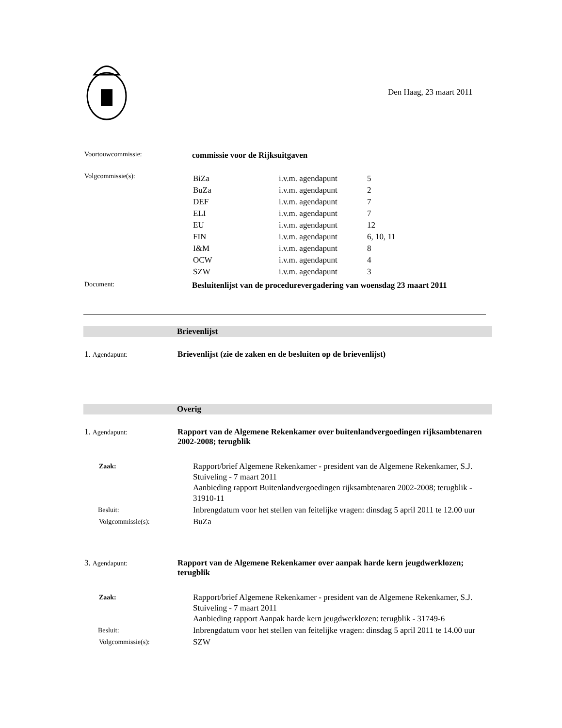Den Haag, 23 maart 2011
Voortouwcommissie:
commissie voor de Rijksuitgaven
Volgcommissie(s):
| BiZa | i.v.m. agendapunt | 5 |
| BuZa | i.v.m. agendapunt | 2 |
| DEF | i.v.m. agendapunt | 7 |
| ELI | i.v.m. agendapunt | 7 |
| EU | i.v.m. agendapunt | 12 |
| FIN | i.v.m. agendapunt | 6, 10, 11 |
| I&M | i.v.m. agendapunt | 8 |
| OCW | i.v.m. agendapunt | 4 |
| SZW | i.v.m. agendapunt | 3 |
Document:
Besluitenlijst van de procedurevergadering van woensdag 23 maart 2011
Brievenlijst
1. Agendapunt:
Brievenlijst (zie de zaken en de besluiten op de brievenlijst)
Overig
1. Agendapunt:
Rapport van de Algemene Rekenkamer over buitenlandvergoedingen rijksambtenaren 2002-2008; terugblik
| Zaak: | Rapport/brief Algemene Rekenkamer - president van de Algemene Rekenkamer, S.J. Stuiveling - 7 maart 2011 Aanbieding rapport Buitenlandvergoedingen rijksambtenaren 2002-2008; terugblik - 31910-11 |
| Besluit: | Inbrengdatum voor het stellen van feitelijke vragen: dinsdag 5 april 2011 te 12.00 uur |
| Volgcommissie(s): | BuZa |
3. Agendapunt:
Rapport van de Algemene Rekenkamer over aanpak harde kern jeugdwerklozen; terugblik
| Zaak: | Rapport/brief Algemene Rekenkamer - president van de Algemene Rekenkamer, S.J. Stuiveling - 7 maart 2011 Aanbieding rapport Aanpak harde kern jeugdwerklozen: terugblik - 31749-6 |
| Besluit: | Inbrengdatum voor het stellen van feitelijke vragen: dinsdag 5 april 2011 te 14.00 uur |
| Volgcommissie(s): | SZW |